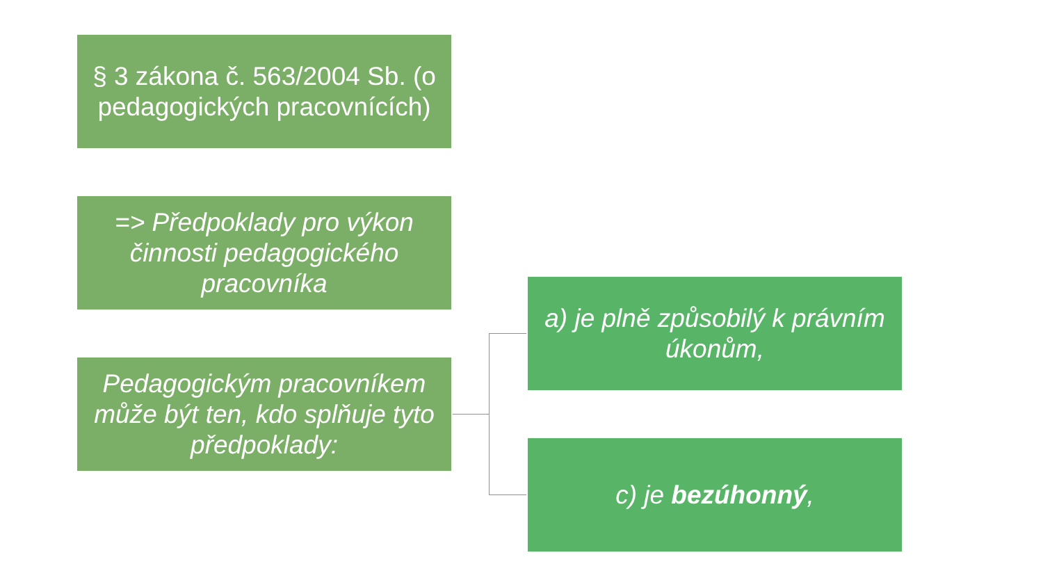§ 3 zákona č. 563/2004 Sb. (o pedagogických pracovnících)
=> Předpoklady pro výkon činnosti pedagogického pracovníka
Pedagogickým pracovníkem může být ten, kdo splňuje tyto předpoklady:
a) je plně způsobilý k právním úkonům,
c) je bezúhonný,